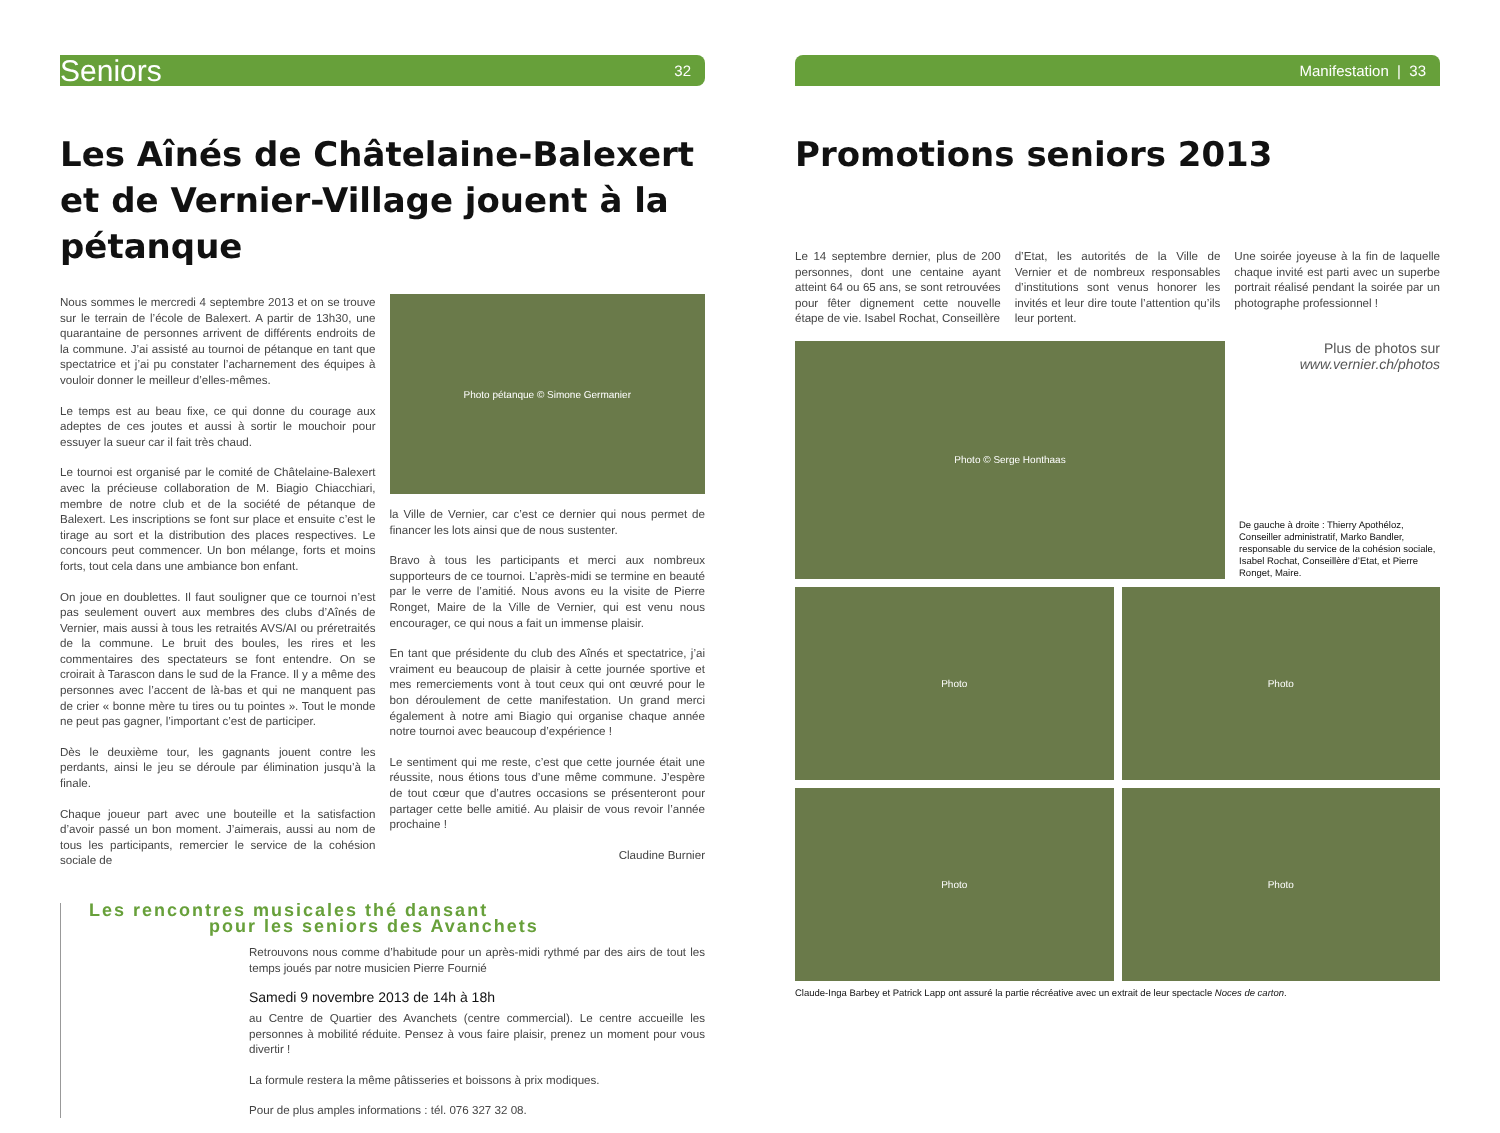Seniors 32
Les Aînés de Châtelaine-Balexert et de Vernier-Village jouent à la pétanque
Nous sommes le mercredi 4 septembre 2013 et on se trouve sur le terrain de l’école de Balexert. A partir de 13h30, une quarantaine de personnes arrivent de différents endroits de la commune. J’ai assisté au tournoi de pétanque en tant que spectatrice et j’ai pu constater l’acharnement des équipes à vouloir donner le meilleur d’elles-mêmes.
Le temps est au beau fixe, ce qui donne du courage aux adeptes de ces joutes et aussi à sortir le mouchoir pour essuyer la sueur car il fait très chaud.
Le tournoi est organisé par le comité de Châtelaine-Balexert avec la précieuse collaboration de M. Biagio Chiacchiari, membre de notre club et de la société de pétanque de Balexert. Les inscriptions se font sur place et ensuite c’est le tirage au sort et la distribution des places respectives. Le concours peut commencer. Un bon mélange, forts et moins forts, tout cela dans une ambiance bon enfant.
On joue en doublettes. Il faut souligner que ce tournoi n’est pas seulement ouvert aux membres des clubs d’Aînés de Vernier, mais aussi à tous les retraités AVS/AI ou préretraités de la commune. Le bruit des boules, les rires et les commentaires des spectateurs se font entendre. On se croirait à Tarascon dans le sud de la France. Il y a même des personnes avec l’accent de là-bas et qui ne manquent pas de crier « bonne mère tu tires ou tu pointes ». Tout le monde ne peut pas gagner, l’important c’est de participer.
Dès le deuxième tour, les gagnants jouent contre les perdants, ainsi le jeu se déroule par élimination jusqu’à la finale.
Chaque joueur part avec une bouteille et la satisfaction d’avoir passé un bon moment. J’aimerais, aussi au nom de tous les participants, remercier le service de la cohésion sociale de
Photo pétanque © Simone Germanier
la Ville de Vernier, car c’est ce dernier qui nous permet de financer les lots ainsi que de nous sustenter.
Bravo à tous les participants et merci aux nombreux supporteurs de ce tournoi. L’après-midi se termine en beauté par le verre de l’amitié. Nous avons eu la visite de Pierre Ronget, Maire de la Ville de Vernier, qui est venu nous encourager, ce qui nous a fait un immense plaisir.
En tant que présidente du club des Aînés et spectatrice, j’ai vraiment eu beaucoup de plaisir à cette journée sportive et mes remerciements vont à tout ceux qui ont œuvré pour le bon déroulement de cette manifestation. Un grand merci également à notre ami Biagio qui organise chaque année notre tournoi avec beaucoup d’expérience !
Le sentiment qui me reste, c’est que cette journée était une réussite, nous étions tous d’une même commune. J’espère de tout cœur que d’autres occasions se présenteront pour partager cette belle amitié. Au plaisir de vous revoir l’année prochaine !
Claudine Burnier
Les rencontres musicales thé dansant
pour les seniors des Avanchets
Retrouvons nous comme d’habitude pour un après-midi rythmé par des airs de tout les temps joués par notre musicien Pierre Fournié
Samedi 9 novembre 2013 de 14h à 18h
au Centre de Quartier des Avanchets (centre commercial). Le centre accueille les personnes à mobilité réduite. Pensez à vous faire plaisir, prenez un moment pour vous divertir !
La formule restera la même pâtisseries et boissons à prix modiques.
Pour de plus amples informations : tél. 076 327 32 08.
Manifestation | 33
Promotions seniors 2013
Le 14 septembre dernier, plus de 200 personnes, dont une centaine ayant atteint 64 ou 65 ans, se sont retrouvées pour fêter dignement cette nouvelle étape de vie. Isabel Rochat, Conseillère
d’Etat, les autorités de la Ville de Vernier et de nombreux responsables d’institutions sont venus honorer les invités et leur dire toute l’attention qu’ils leur portent.
Une soirée joyeuse à la fin de laquelle chaque invité est parti avec un superbe portrait réalisé pendant la soirée par un photographe professionnel !
Photo © Serge Honthaas
Plus de photos sur
www.vernier.ch/photos
De gauche à droite : Thierry Apothéloz, Conseiller administratif, Marko Bandler, responsable du service de la cohésion sociale, Isabel Rochat, Conseillère d’Etat, et Pierre Ronget, Maire.
Photo
Photo
Photo
Photo
Claude-Inga Barbey et Patrick Lapp ont assuré la partie récréative avec un extrait de leur spectacle Noces de carton.